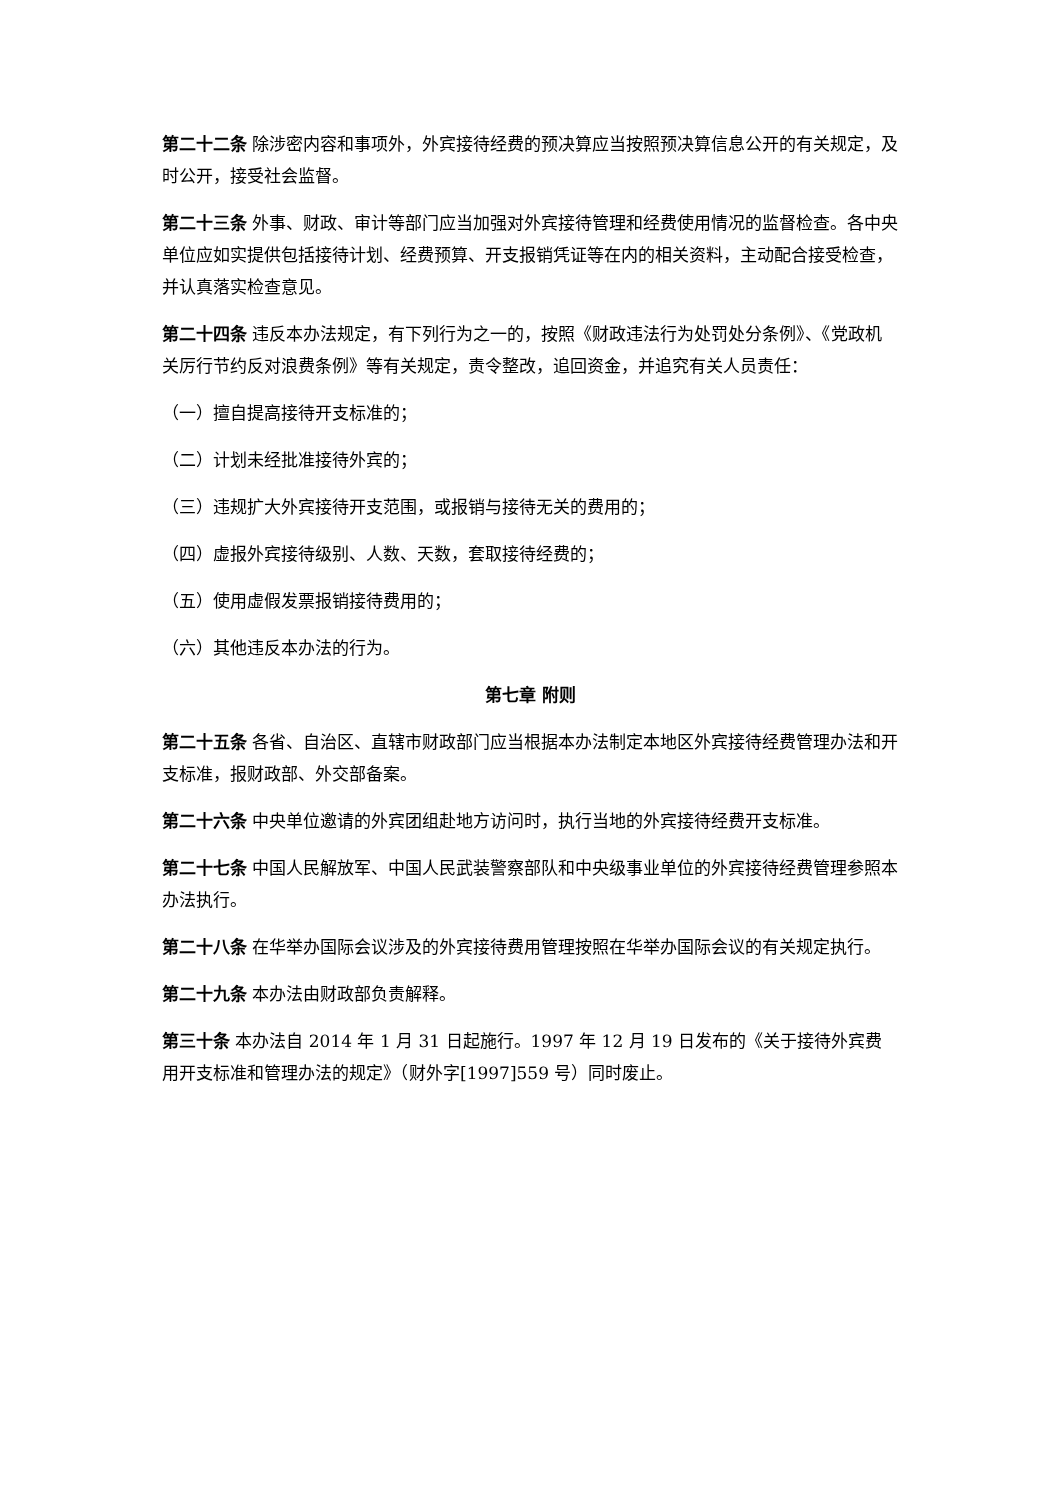第二十二条 除涉密内容和事项外，外宾接待经费的预决算应当按照预决算信息公开的有关规定，及时公开，接受社会监督。
第二十三条 外事、财政、审计等部门应当加强对外宾接待管理和经费使用情况的监督检查。各中央单位应如实提供包括接待计划、经费预算、开支报销凭证等在内的相关资料，主动配合接受检查，并认真落实检查意见。
第二十四条 违反本办法规定，有下列行为之一的，按照《财政违法行为处罚处分条例》、《党政机关厉行节约反对浪费条例》等有关规定，责令整改，追回资金，并追究有关人员责任：
（一）擅自提高接待开支标准的；
（二）计划未经批准接待外宾的；
（三）违规扩大外宾接待开支范围，或报销与接待无关的费用的；
（四）虚报外宾接待级别、人数、天数，套取接待经费的；
（五）使用虚假发票报销接待费用的；
（六）其他违反本办法的行为。
第七章 附则
第二十五条 各省、自治区、直辖市财政部门应当根据本办法制定本地区外宾接待经费管理办法和开支标准，报财政部、外交部备案。
第二十六条 中央单位邀请的外宾团组赴地方访问时，执行当地的外宾接待经费开支标准。
第二十七条 中国人民解放军、中国人民武装警察部队和中央级事业单位的外宾接待经费管理参照本办法执行。
第二十八条 在华举办国际会议涉及的外宾接待费用管理按照在华举办国际会议的有关规定执行。
第二十九条 本办法由财政部负责解释。
第三十条 本办法自 2014 年 1 月 31 日起施行。1997 年 12 月 19 日发布的《关于接待外宾费用开支标准和管理办法的规定》（财外字[1997]559 号）同时废止。